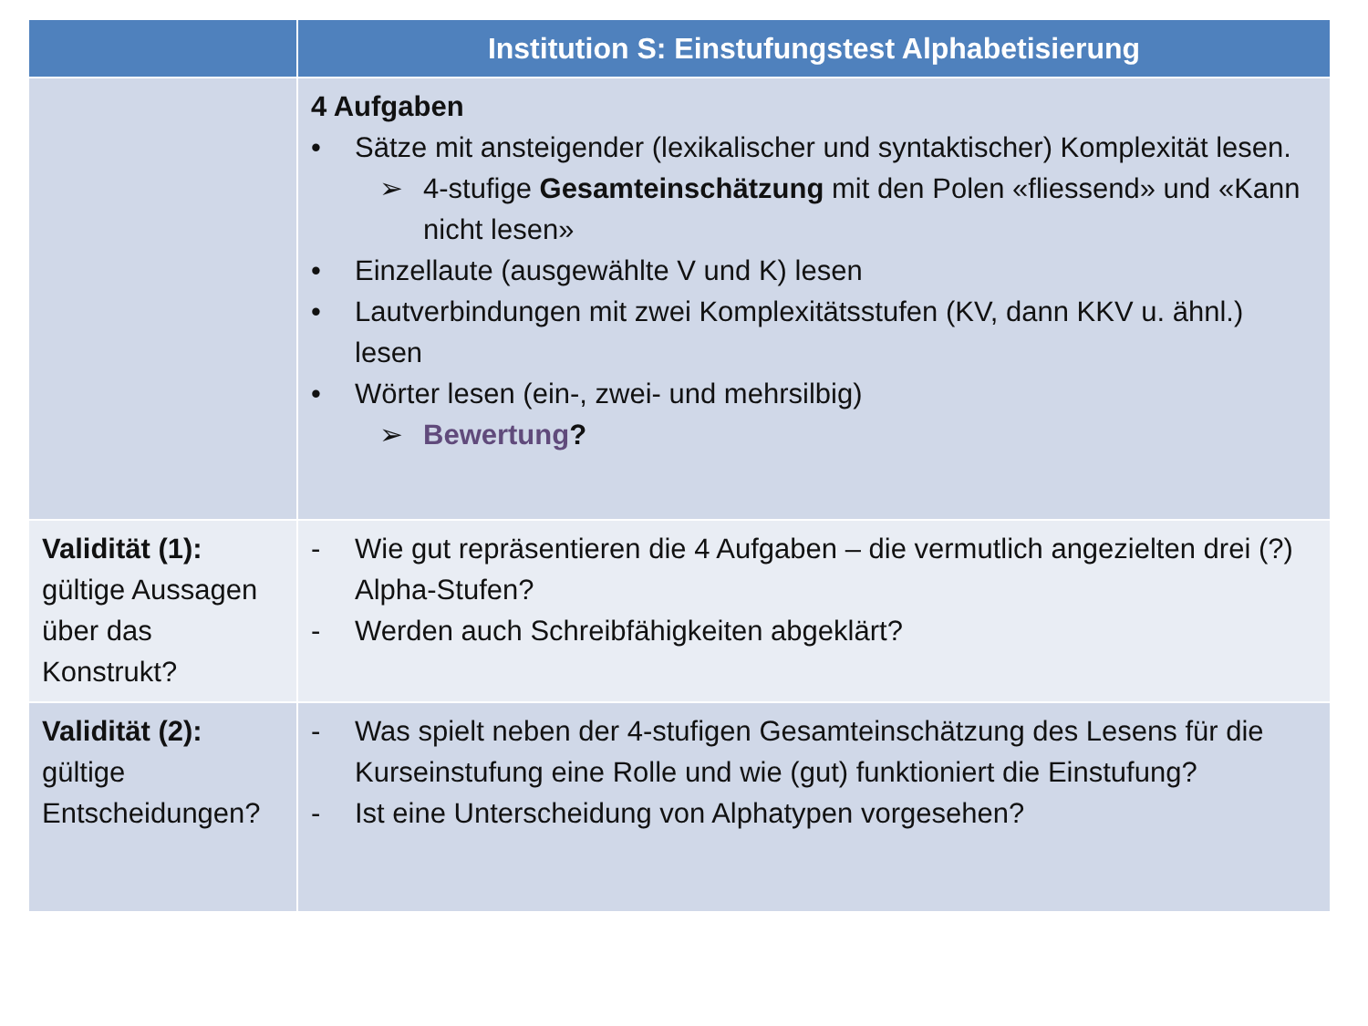| | Institution S: Einstufungstest Alphabetisierung |
| --- | --- |
| | 4 Aufgaben • Sätze mit ansteigender (lexikalischer und syntaktischer) Komplexität lesen. ➢ 4-stufige Gesamteinschätzung mit den Polen «fliessend» und «Kann nicht lesen» • Einzellaute (ausgewählte V und K) lesen • Lautverbindungen mit zwei Komplexitätsstufen (KV, dann KKV u. ähnl.) lesen • Wörter lesen (ein-, zwei- und mehrsilbig) ➢ Bewertung ? |
| Validität (1): gültige Aussagen über das Konstrukt? | - Wie gut repräsentieren die 4 Aufgaben – die vermutlich angezielten drei (?) Alpha-Stufen? - Werden auch Schreibfähigkeiten abgeklärt? |
| Validität (2): gültige Entscheidungen? | - Was spielt neben der 4-stufigen Gesamteinschätzung des Lesens für die Kurseinstufung eine Rolle und wie (gut) funktioniert die Einstufung? - Ist eine Unterscheidung von Alphatypen vorgesehen? |